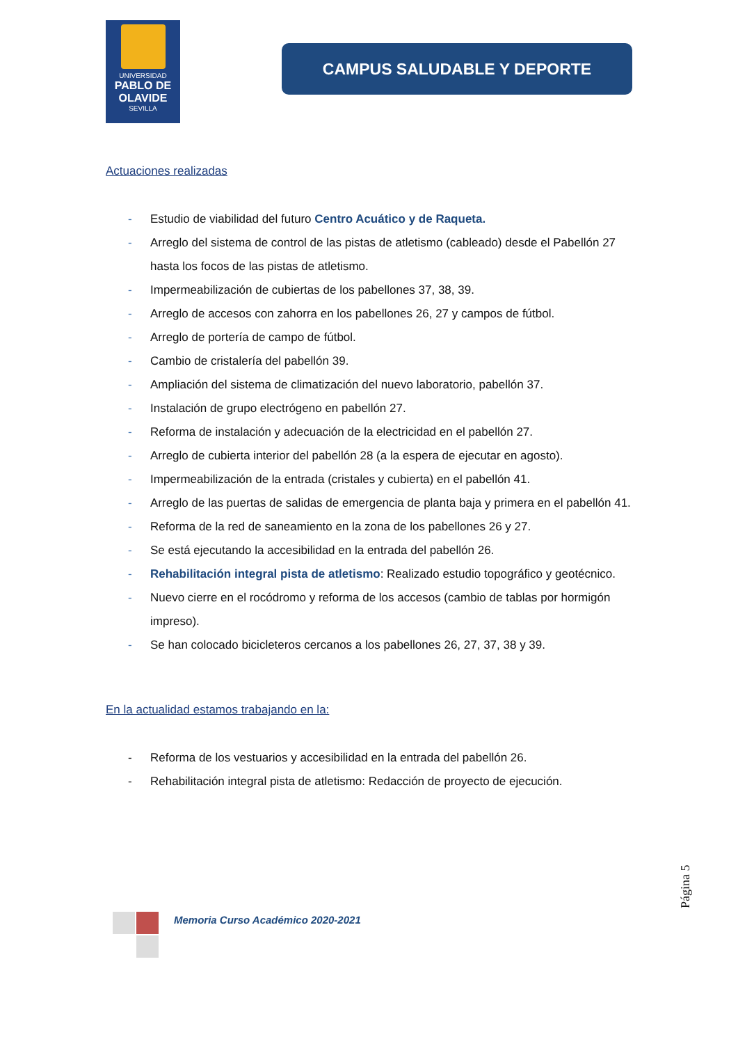UNIVERSIDAD
PABLO DE OLAVIDE
SEVILLA
CAMPUS SALUDABLE Y DEPORTE
Actuaciones realizadas
- Estudio de viabilidad del futuro Centro Acuático y de Raqueta.
- Arreglo del sistema de control de las pistas de atletismo (cableado) desde el Pabellón 27 hasta los focos de las pistas de atletismo.
- Impermeabilización de cubiertas de los pabellones 37, 38, 39.
- Arreglo de accesos con zahorra en los pabellones 26, 27 y campos de fútbol.
- Arreglo de portería de campo de fútbol.
- Cambio de cristalería del pabellón 39.
- Ampliación del sistema de climatización del nuevo laboratorio, pabellón 37.
- Instalación de grupo electrógeno en pabellón 27.
- Reforma de instalación y adecuación de la electricidad en el pabellón 27.
- Arreglo de cubierta interior del pabellón 28 (a la espera de ejecutar en agosto).
- Impermeabilización de la entrada (cristales y cubierta) en el pabellón 41.
- Arreglo de las puertas de salidas de emergencia de planta baja y primera en el pabellón 41.
- Reforma de la red de saneamiento en la zona de los pabellones 26 y 27.
- Se está ejecutando la accesibilidad en la entrada del pabellón 26.
- Rehabilitación integral pista de atletismo: Realizado estudio topográfico y geotécnico.
- Nuevo cierre en el rocódromo y reforma de los accesos (cambio de tablas por hormigón impreso).
- Se han colocado bicicleteros cercanos a los pabellones 26, 27, 37, 38 y 39.
En la actualidad estamos trabajando en la:
- Reforma de los vestuarios y accesibilidad en la entrada del pabellón 26.
- Rehabilitación integral pista de atletismo: Redacción de proyecto de ejecución.
Página 5
Memoria Curso Académico 2020-2021